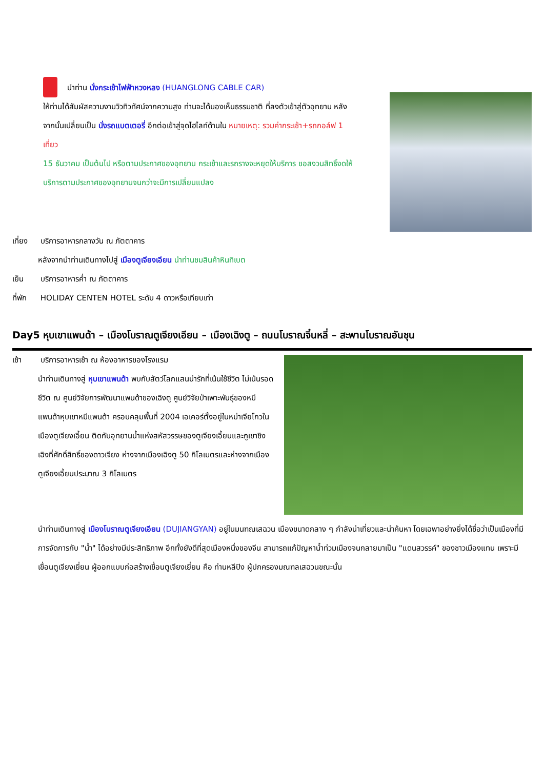นำท่าน นั่งกระเช้าไฟฟ้าหวงหลง (HUANGLONG CABLE CAR)
ให้ท่านได้สัมผัสความงามวิวทิวทัศน์จากความสูง ท่านจะได้มองเห็นธรรมชาติ ที่ลงตัวเข้าสู่ตัวอุทยาน หลังจากนั้นเปลี่ยนเป็น นั่งรถแบตเตอรี่ อีกต่อเข้าสู่จุดไฮไลท์ด้านใน หมายเหตุ: รวมค่ากระเช้า+รถกอล์ฟ 1 เที่ยว
15 ธันวาคม เป็นต้นไป หรือตามประกาศของอุทยาน กระเช้าและรถรางจะหยุดให้บริการ ขอสงวนสิทธิ์งดให้บริการตามประกาศของอุทยานจนกว่าจะมีการเปลี่ยนแปลง
เที่ยง บริการอาหารกลางวัน ณ ภัตตาคาร
หลังจากนำท่านเดินทางไปสู่ เมืองตูเจียงเอียน นำท่านชมสินค้าหินทิเบต
เย็น บริการอาหารค่ำ ณ ภัตตาคาร
ที่พัก HOLIDAY CENTEN HOTEL ระดับ 4 ดาวหรือเทียบเท่า
Day5 หุบเขาแพนด้า – เมืองโบราณตูเจียงเอียน – เมืองเฉิงตู – ถนนโบราณจิ๋นหลี่ – สะพานโบราณอันชุน
เช้า บริการอาหารเช้า ณ ห้องอาหารของโรงแรม
นำท่านเดินทางสู่ หุบเขาแพนด้า พบกับสัตว์โลกแสนน่ารักที่เน้นใช้ชีวิต ไม่เน้นรอดชีวิต ณ ศูนย์วิจัยการพัฒนาแพนด้าของเฉิงตู ศูนย์วิจัยป่าเพาะพันธุ์ของหมีแพนด้าหุบเขาหมีแพนด้า ครอบคลุมพื้นที่ 2004 เอเคอร์ตั้งอยู่ในหม่าเจียโกวในเมืองตูเจียงเอี้ยน ติดกับอุทยานน้ำแห่งสหัสวรรษของตูเจียงเอี้ยนและภูเขาชิงเฉิงที่ศักดิ์สิทธิ์ของดาวเจียง ห่างจากเมืองเฉิงตู 50 กิโลเมตรและห่างจากเมืองตูเจียงเอี้ยนประมาณ 3 กิโลเมตร
นำท่านเดินทางสู่ เมืองโบราณตูเจียงเอียน (DUJIANGYAN) อยู่ในมนฑณเสฉวน เมืองขนาดกลาง ๆ กำลังน่าเที่ยวและน่าค้นหา โดยเฉพาอย่างยิ่งได้ชื่อว่าเป็นเมืองที่มีการจัดการกับ "น้ำ" ได้อย่างมีประสิทธิภาพ อีกทั้งยังดีที่สุดเมืองหนึ่งของจีน สามารถแก้ปัญหาน้ำท่วมเมืองจนกลายมาเป็น "แดนสวรรค์" ของชาวเมืองแทน เพราะมีเขื่อนตูเจียงเยี่ยน ผู้ออกแบบก่อสร้างเขื่อนตูเจียงเยี่ยน คือ ท่านหลีปิง ผู้ปกครองมณฑลเสฉวนขณะนั้น